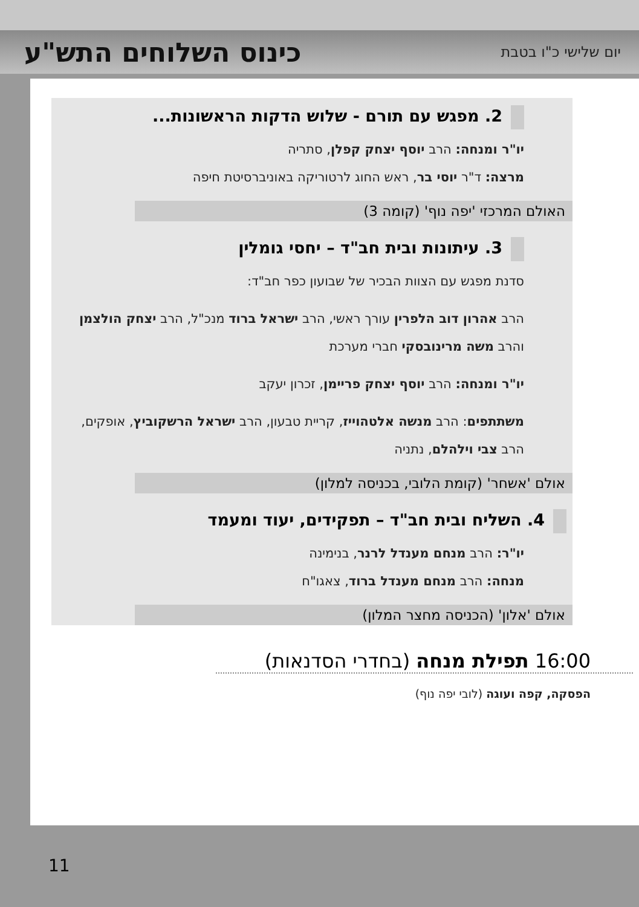יום שלישי כ"ו בטבת
כינוס השלוחים התש"ע
2. מפגש עם תורם - שלוש הדקות הראשונות...
יו"ר ומנחה: הרב יוסף יצחק קפלן, סתריה
מרצה: ד"ר יוסי בר, ראש החוג לרטוריקה באוניברסיטת חיפה
האולם המרכזי 'יפה נוף' (קומה 3)
3. עיתונות ובית חב"ד – יחסי גומלין
סדנת מפגש עם הצוות הבכיר של שבועון כפר חב"ד:
הרב אהרון דוב הלפרין עורך ראשי, הרב ישראל ברוד מנכ"ל, הרב יצחק הולצמן והרב משה מרינובסקי חברי מערכת
יו"ר ומנחה: הרב יוסף יצחק פריימן, זכרון יעקב
משתתפים: הרב מנשה אלטהוייז, קריית טבעון, הרב ישראל הרשקוביץ, אופקים, הרב צבי וילהלם, נתניה
אולם 'אשחר' (קומת הלובי, בכניסה למלון)
4. השליח ובית חב"ד – תפקידים, יעוד ומעמד
יו"ר: הרב מנחם מענדל לרנר, בנימינה
מנחה: הרב מנחם מענדל ברוד, צאגו"ח
אולם 'אלון' (הכניסה מחצר המלון)
16:00 תפילת מנחה (בחדרי הסדנאות)
הפסקה, קפה ועוגה (לובי יפה נוף)
11